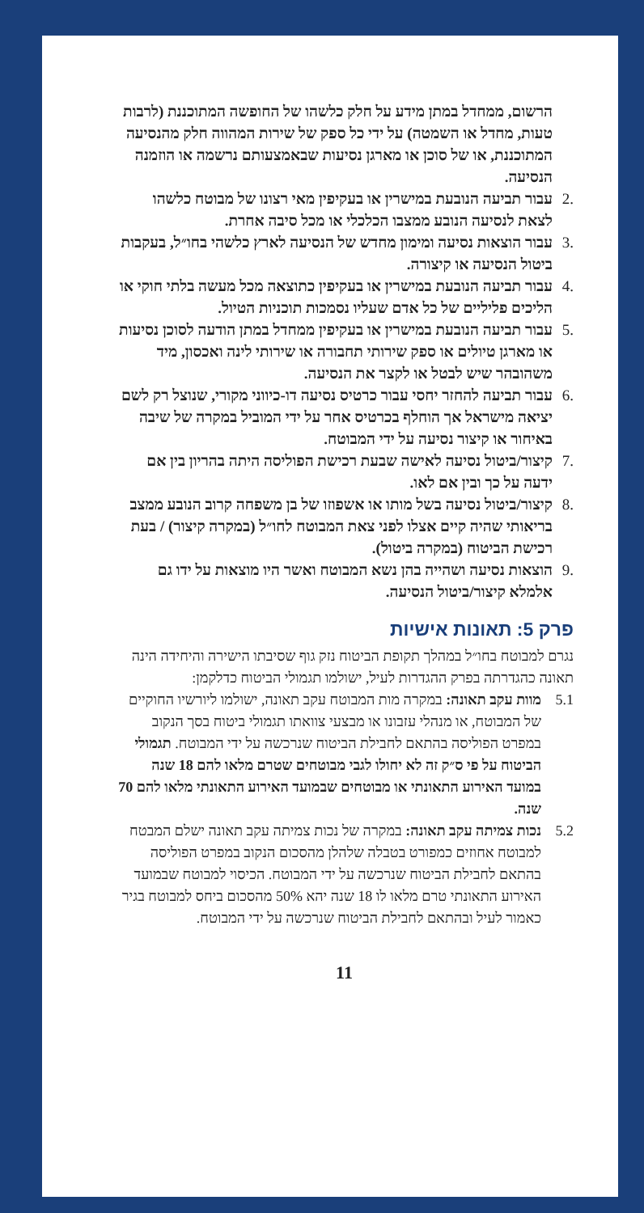הרשום, ממחדל במתן מידע על חלק כלשהו של החופשה המתוכננת (לרבות טעות, מחדל או השמטה) על ידי כל ספק של שירות המהווה חלק מהנסיעה המתוכננת, או של סוכן או מארגן נסיעות שבאמצעותם נרשמה או הוזמנה הנסיעה.
.2 עבור תביעה הנובעת במישרין או בעקיפין מאי רצונו של מבוטח כלשהו לצאת לנסיעה הנובע ממצבו הכלכלי או מכל סיבה אחרת.
.3 עבור הוצאות נסיעה ומימון מחדש של הנסיעה לארץ כלשהי בחו״ל, בעקבות ביטול הנסיעה או קיצורה.
.4 עבור תביעה הנובעת במישרין או בעקיפין כתוצאה מכל מעשה בלתי חוקי או הליכים פליליים של כל אדם שעליו נסמכות תוכניות הטיול.
.5 עבור תביעה הנובעת במישרין או בעקיפין ממחדל במתן הודעה לסוכן נסיעות או מארגן טיולים או ספק שירותי תחבורה או שירותי לינה ואכסון, מיד משהובהר שיש לבטל או לקצר את הנסיעה.
.6 עבור תביעה להחזר יחסי עבור כרטיס נסיעה דו-כיווני מקורי, שנוצל רק לשם יציאה מישראל אך הוחלף בכרטיס אחר על ידי המוביל במקרה של שיבה באיחור או קיצור נסיעה על ידי המבוטח.
.7 קיצור/ביטול נסיעה לאישה שבעת רכישת הפוליסה היתה בהריון בין אם ידעה על כך ובין אם לאו.
.8 קיצור/ביטול נסיעה בשל מותו או אשפוזו של בן משפחה קרוב הנובע ממצב בריאותי שהיה קיים אצלו לפני צאת המבוטח לחו״ל (במקרה קיצור) / בעת רכישת הביטוח (במקרה ביטול).
.9 הוצאות נסיעה ושהייה בהן נשא המבוטח ואשר היו מוצאות על ידו גם אלמלא קיצור/ביטול הנסיעה.
פרק 5: תאונות אישיות
נגרם למבוטח בחו״ל במהלך תקופת הביטוח נזק גוף שסיבתו הישירה והיחידה הינה תאונה כהגדרתה בפרק ההגדרות לעיל, ישולמו תגמולי הביטוח כדלקמן:
5.1 מוות עקב תאונה: במקרה מות המבוטח עקב תאונה, ישולמו ליורשיו החוקיים של המבוטח, או מנהלי עזבונו או מבצעי צוואתו תגמולי ביטוח בסך הנקוב במפרט הפוליסה בהתאם לחבילת הביטוח שנרכשה על ידי המבוטח. תגמולי הביטוח על פי ס״ק זה לא יחולו לגבי מבוטחים שטרם מלאו להם 18 שנה במועד האירוע התאונתי או מבוטחים שבמועד האירוע התאונתי מלאו להם 70 שנה.
5.2 נכות צמיתה עקב תאונה: במקרה של נכות צמיתה עקב תאונה ישלם המבטח למבוטח אחוזים כמפורט בטבלה שלהלן מהסכום הנקוב במפרט הפוליסה בהתאם לחבילת הביטוח שנרכשה על ידי המבוטח. הכיסוי למבוטח שבמועד האירוע התאונתי טרם מלאו לו 18 שנה יהא 50% מהסכום ביחס למבוטח בגיר כאמור לעיל ובהתאם לחבילת הביטוח שנרכשה על ידי המבוטח.
11